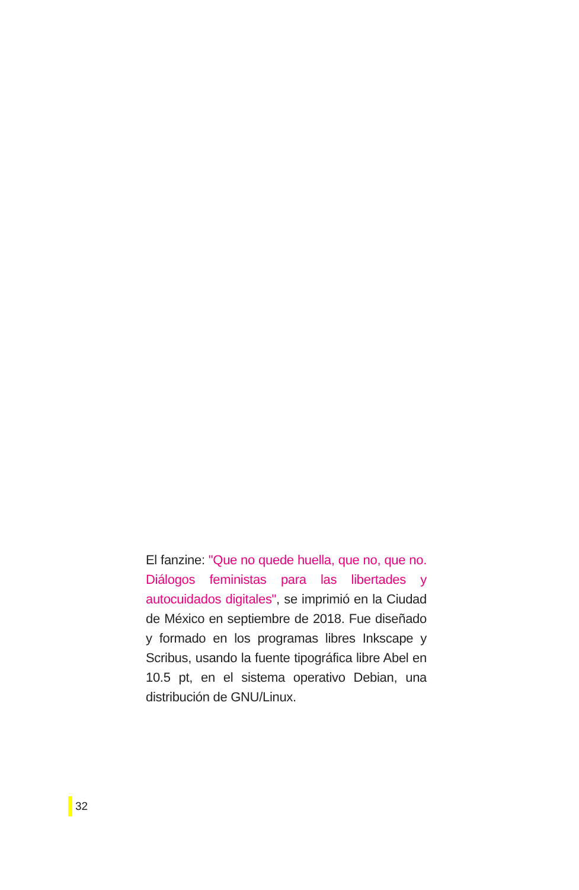El fanzine: "Que no quede huella, que no, que no. Diálogos feministas para las libertades y autocuidados digitales", se imprimió en la Ciudad de México en septiembre de 2018. Fue diseñado y formado en los programas libres Inkscape y Scribus, usando la fuente tipográfica libre Abel en 10.5 pt, en el sistema operativo Debian, una distribución de GNU/Linux.
32